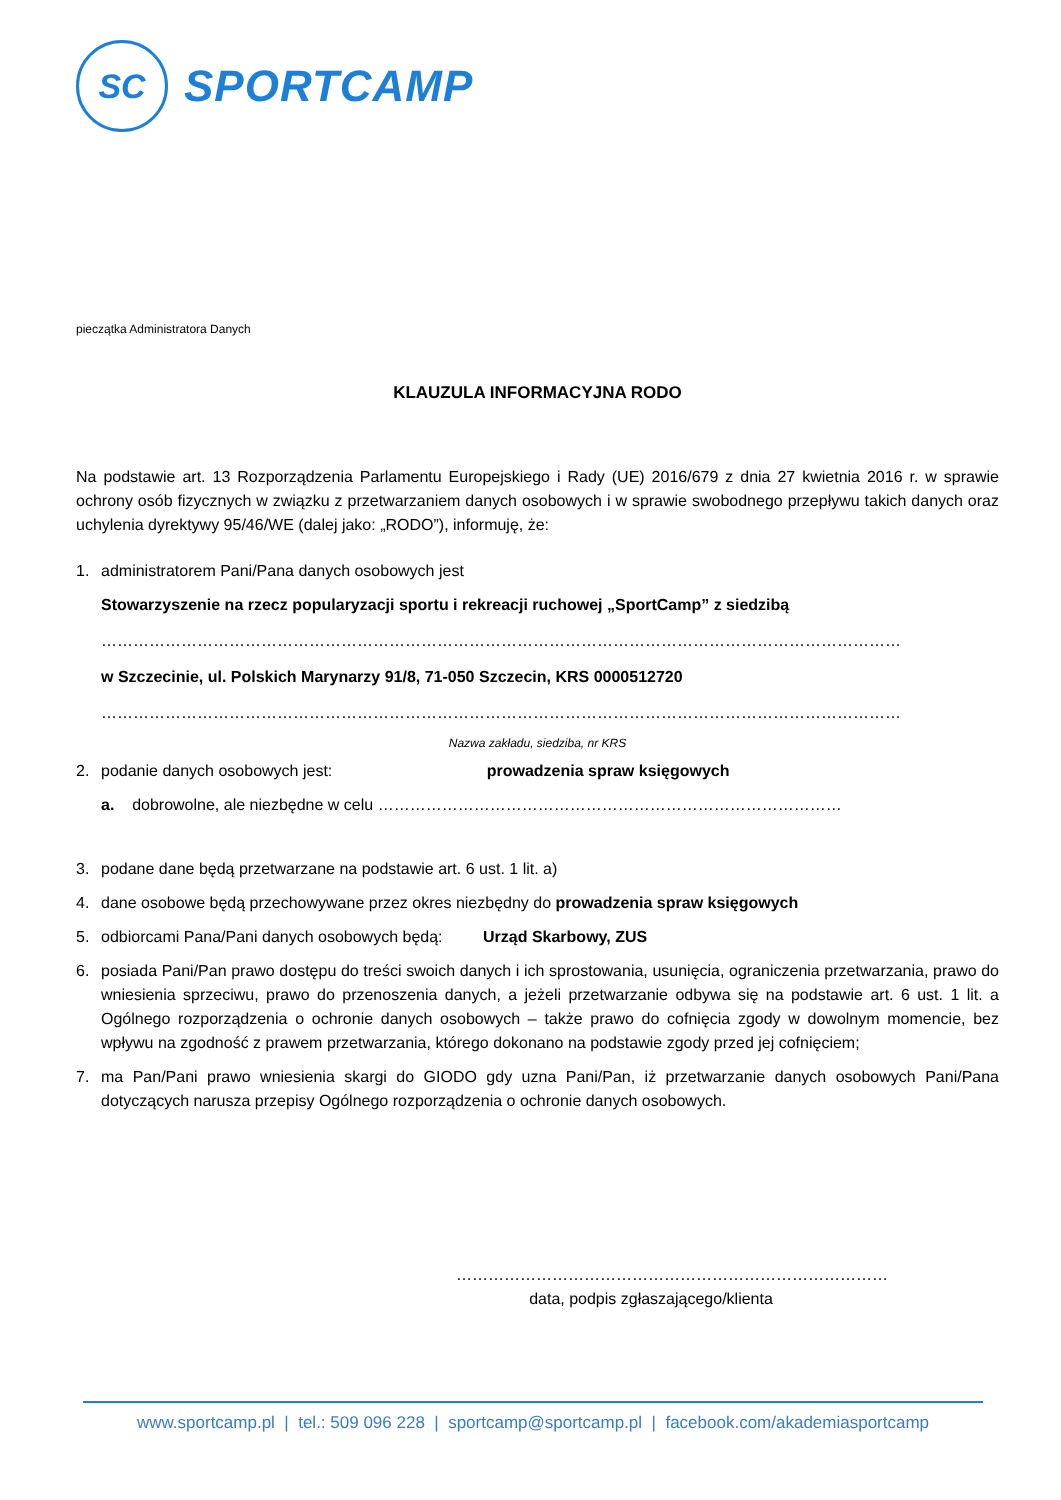SC
SPORTCAMP
pieczątka Administratora Danych
KLAUZULA INFORMACYJNA RODO
Na podstawie art. 13 Rozporządzenia Parlamentu Europejskiego i Rady (UE) 2016/679 z dnia 27 kwietnia 2016 r. w sprawie ochrony osób fizycznych w związku z przetwarzaniem danych osobowych i w sprawie swobodnego przepływu takich danych oraz uchylenia dyrektywy 95/46/WE (dalej jako: „RODO”), informuję, że:
1. administratorem Pani/Pana danych osobowych jest
Stowarzyszenie na rzecz popularyzacji sportu i rekreacji ruchowej „SportCamp” z siedzibą
……………………………………………………………………………………………………………………………………
w Szczecinie, ul. Polskich Marynarzy 91/8, 71-050 Szczecin, KRS 0000512720
……………………………………………………………………………………………………………………………………
Nazwa zakładu, siedziba, nr KRS
2. podanie danych osobowych jest: prowadzenia spraw księgowych
a. dobrowolne, ale niezbędne w celu ……………………………………………………………………………
3. podane dane będą przetwarzane na podstawie art. 6 ust. 1 lit. a)
4. dane osobowe będą przechowywane przez okres niezbędny do prowadzenia spraw księgowych
5. odbiorcami Pana/Pani danych osobowych będą: Urząd Skarbowy, ZUS
6. posiada Pani/Pan prawo dostępu do treści swoich danych i ich sprostowania, usunięcia, ograniczenia przetwarzania, prawo do wniesienia sprzeciwu, prawo do przenoszenia danych, a jeżeli przetwarzanie odbywa się na podstawie art. 6 ust. 1 lit. a Ogólnego rozporządzenia o ochronie danych osobowych – także prawo do cofnięcia zgody w dowolnym momencie, bez wpływu na zgodność z prawem przetwarzania, którego dokonano na podstawie zgody przed jej cofnięciem;
7. ma Pan/Pani prawo wniesienia skargi do GIODO gdy uzna Pani/Pan, iż przetwarzanie danych osobowych Pani/Pana dotyczących narusza przepisy Ogólnego rozporządzenia o ochronie danych osobowych.
………………………………………………………………………
data, podpis zgłaszającego/klienta
www.sportcamp.pl | tel.: 509 096 228 | sportcamp@sportcamp.pl | facebook.com/akademiasportcamp